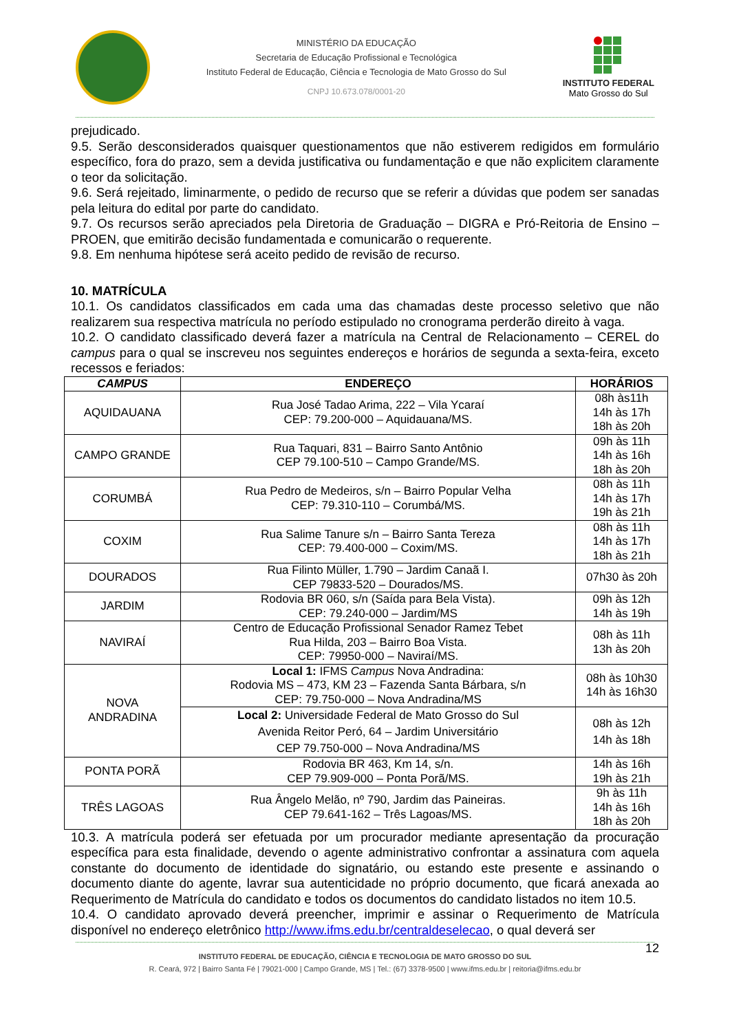MINISTÉRIO DA EDUCAÇÃO
Secretaria de Educação Profissional e Tecnológica
Instituto Federal de Educação, Ciência e Tecnologia de Mato Grosso do Sul
CNPJ 10.673.078/0001-20
INSTITUTO FEDERAL
Mato Grosso do Sul
prejudicado.
9.5. Serão desconsiderados quaisquer questionamentos que não estiverem redigidos em formulário específico, fora do prazo, sem a devida justificativa ou fundamentação e que não explicitem claramente o teor da solicitação.
9.6. Será rejeitado, liminarmente, o pedido de recurso que se referir a dúvidas que podem ser sanadas pela leitura do edital por parte do candidato.
9.7. Os recursos serão apreciados pela Diretoria de Graduação – DIGRA e Pró-Reitoria de Ensino – PROEN, que emitirão decisão fundamentada e comunicarão o requerente.
9.8. Em nenhuma hipótese será aceito pedido de revisão de recurso.
10. MATRÍCULA
10.1. Os candidatos classificados em cada uma das chamadas deste processo seletivo que não realizarem sua respectiva matrícula no período estipulado no cronograma perderão direito à vaga.
10.2. O candidato classificado deverá fazer a matrícula na Central de Relacionamento – CEREL do campus para o qual se inscreveu nos seguintes endereços e horários de segunda a sexta-feira, exceto recessos e feriados:
| CAMPUS | ENDEREÇO | HORÁRIOS |
| --- | --- | --- |
| AQUIDAUANA | Rua José Tadao Arima, 222 – Vila Ycaraí CEP: 79.200-000 – Aquidauana/MS. | 08h às11h 14h às 17h 18h às 20h |
| CAMPO GRANDE | Rua Taquari, 831 – Bairro Santo Antônio CEP 79.100-510 – Campo Grande/MS. | 09h às 11h 14h às 16h 18h às 20h |
| CORUMBÁ | Rua Pedro de Medeiros, s/n – Bairro Popular Velha CEP: 79.310-110 – Corumbá/MS. | 08h às 11h 14h às 17h 19h às 21h |
| COXIM | Rua Salime Tanure s/n – Bairro Santa Tereza CEP: 79.400-000 – Coxim/MS. | 08h às 11h 14h às 17h 18h às 21h |
| DOURADOS | Rua Filinto Müller, 1.790 – Jardim Canaã I. CEP 79833-520 – Dourados/MS. | 07h30 às 20h |
| JARDIM | Rodovia BR 060, s/n (Saída para Bela Vista). CEP: 79.240-000 – Jardim/MS | 09h às 12h 14h às 19h |
| NAVIRAÍ | Centro de Educação Profissional Senador Ramez Tebet Rua Hilda, 203 – Bairro Boa Vista. CEP: 79950-000 – Naviraí/MS. | 08h às 11h 13h às 20h |
| NOVA ANDRADINA | Local 1: IFMS Campus Nova Andradina: Rodovia MS – 473, KM 23 – Fazenda Santa Bárbara, s/n CEP: 79.750-000 – Nova Andradina/MS | 08h às 10h30 14h às 16h30 |
| | Local 2: Universidade Federal de Mato Grosso do Sul Avenida Reitor Peró, 64 – Jardim Universitário CEP 79.750-000 – Nova Andradina/MS | 08h às 12h 14h às 18h |
| PONTA PORÃ | Rodovia BR 463, Km 14, s/n. CEP 79.909-000 – Ponta Porã/MS. | 14h às 16h 19h às 21h |
| TRÊS LAGOAS | Rua Ângelo Melão, nº 790, Jardim das Paineiras. CEP 79.641-162 – Três Lagoas/MS. | 9h às 11h 14h às 16h 18h às 20h |
10.3. A matrícula poderá ser efetuada por um procurador mediante apresentação da procuração específica para esta finalidade, devendo o agente administrativo confrontar a assinatura com aquela constante do documento de identidade do signatário, ou estando este presente e assinando o documento diante do agente, lavrar sua autenticidade no próprio documento, que ficará anexada ao Requerimento de Matrícula do candidato e todos os documentos do candidato listados no item 10.5.
10.4. O candidato aprovado deverá preencher, imprimir e assinar o Requerimento de Matrícula disponível no endereço eletrônico http://www.ifms.edu.br/centraldeselecao, o qual deverá ser
12
INSTITUTO FEDERAL DE EDUCAÇÃO, CIÊNCIA E TECNOLOGIA DE MATO GROSSO DO SUL
R. Ceará, 972 | Bairro Santa Fé | 79021-000 | Campo Grande, MS | Tel.: (67) 3378-9500 | www.ifms.edu.br | reitoria@ifms.edu.br